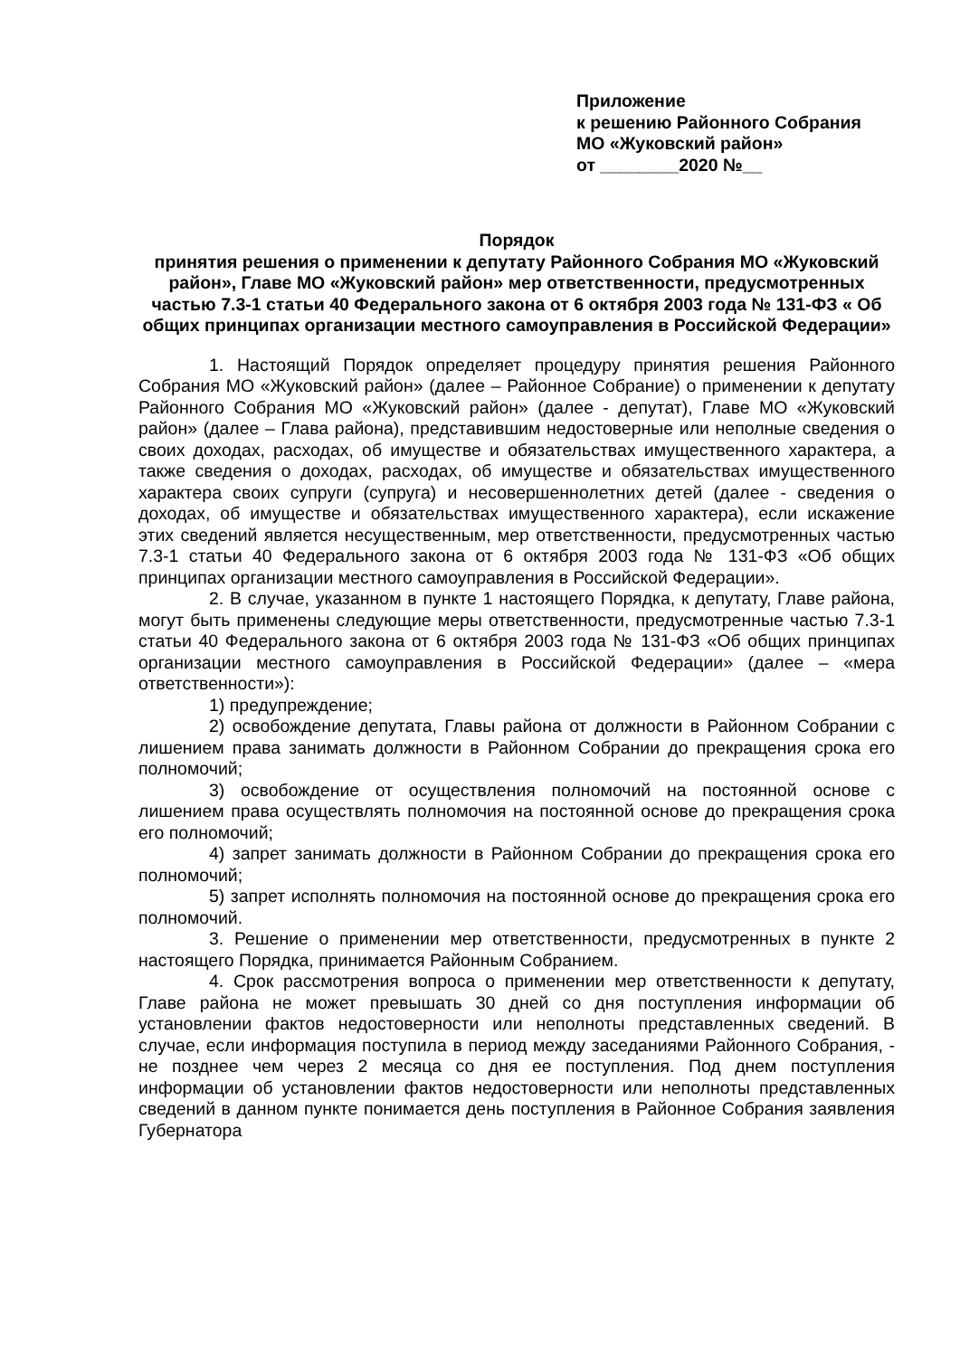Приложение
к решению Районного Собрания
МО «Жуковский район»
от ________2020 №__
Порядок
принятия решения о применении к депутату Районного Собрания МО «Жуковский район», Главе МО «Жуковский район» мер ответственности, предусмотренных частью 7.3-1 статьи 40 Федерального закона от 6 октября 2003 года № 131-ФЗ « Об общих принципах организации местного самоуправления в Российской Федерации»
1. Настоящий Порядок определяет процедуру принятия решения Районного Собрания МО «Жуковский район» (далее – Районное Собрание) о применении к депутату Районного Собрания МО «Жуковский район» (далее - депутат), Главе МО «Жуковский район» (далее – Глава района), представившим недостоверные или неполные сведения о своих доходах, расходах, об имуществе и обязательствах имущественного характера, а также сведения о доходах, расходах, об имуществе и обязательствах имущественного характера своих супруги (супруга) и несовершеннолетних детей (далее - сведения о доходах, об имуществе и обязательствах имущественного характера), если искажение этих сведений является несущественным, мер ответственности, предусмотренных частью 7.3-1 статьи 40 Федерального закона от 6 октября 2003 года № 131-ФЗ «Об общих принципах организации местного самоуправления в Российской Федерации».
2. В случае, указанном в пункте 1 настоящего Порядка, к депутату, Главе района, могут быть применены следующие меры ответственности, предусмотренные частью 7.3-1 статьи 40 Федерального закона от 6 октября 2003 года № 131-ФЗ «Об общих принципах организации местного самоуправления в Российской Федерации» (далее – «мера ответственности»):
1) предупреждение;
2) освобождение депутата, Главы района от должности в Районном Собрании с лишением права занимать должности в Районном Собрании до прекращения срока его полномочий;
3) освобождение от осуществления полномочий на постоянной основе с лишением права осуществлять полномочия на постоянной основе до прекращения срока его полномочий;
4) запрет занимать должности в Районном Собрании до прекращения срока его полномочий;
5) запрет исполнять полномочия на постоянной основе до прекращения срока его полномочий.
3. Решение о применении мер ответственности, предусмотренных в пункте 2 настоящего Порядка, принимается Районным Собранием.
4. Срок рассмотрения вопроса о применении мер ответственности к депутату, Главе района не может превышать 30 дней со дня поступления информации об установлении фактов недостоверности или неполноты представленных сведений. В случае, если информация поступила в период между заседаниями Районного Собрания, - не позднее чем через 2 месяца со дня ее поступления. Под днем поступления информации об установлении фактов недостоверности или неполноты представленных сведений в данном пункте понимается день поступления в Районное Собрания заявления Губернатора